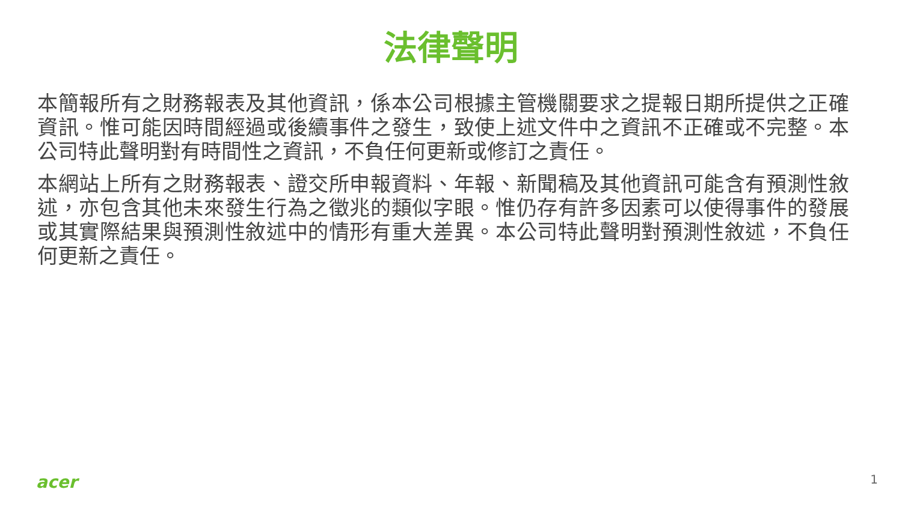法律聲明
本簡報所有之財務報表及其他資訊，係本公司根據主管機關要求之提報日期所提供之正確資訊。惟可能因時間經過或後續事件之發生，致使上述文件中之資訊不正確或不完整。本公司特此聲明對有時間性之資訊，不負任何更新或修訂之責任。
本網站上所有之財務報表、證交所申報資料、年報、新聞稿及其他資訊可能含有預測性敘述，亦包含其他未來發生行為之徵兆的類似字眼。惟仍存有許多因素可以使得事件的發展或其實際結果與預測性敘述中的情形有重大差異。本公司特此聲明對預測性敘述，不負任何更新之責任。
acer 1